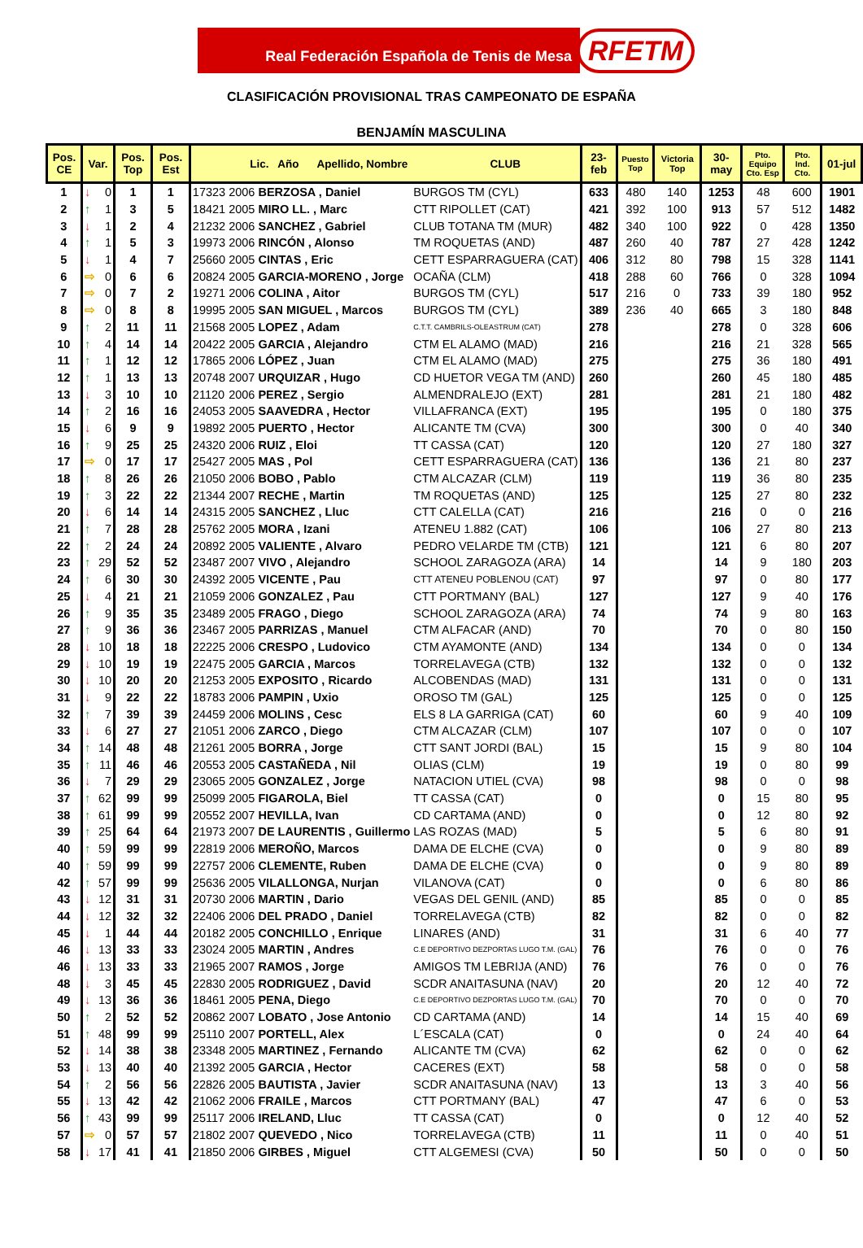Real Federación Española de Tenis de Mesa
RFETM
CLASIFICACIÓN PROVISIONAL TRAS CAMPEONATO DE ESPAÑA
BENJAMÍN MASCULINA
| Pos. CE | Var. | | Pos. Top | Pos. Est | Lic. Año Apellido, Nombre CLUB | | | | 23- feb | Puesto Top | Victoria Top | 30- may | Pto. Equipo Cto. Esp | Pto. Ind. Cto. | 01-jul |
| --- | --- | --- | --- | --- | --- | --- | --- | --- | --- | --- | --- | --- | --- | --- | --- |
| 1 | ↓ | 0 | 1 | 1 | 17323 | 2006 | BERZOSA , Daniel | BURGOS TM (CYL) | 633 | 480 | 140 | 1253 | 48 | 600 | 1901 |
| 2 | ↑ | 1 | 3 | 5 | 18421 | 2005 | MIRO LL. , Marc | CTT RIPOLLET (CAT) | 421 | 392 | 100 | 913 | 57 | 512 | 1482 |
| 3 | ↓ | 1 | 2 | 4 | 21232 | 2006 | SANCHEZ , Gabriel | CLUB TOTANA TM (MUR) | 482 | 340 | 100 | 922 | 0 | 428 | 1350 |
| 4 | ↑ | 1 | 5 | 3 | 19973 | 2006 | RINCÓN , Alonso | TM ROQUETAS (AND) | 487 | 260 | 40 | 787 | 27 | 428 | 1242 |
| 5 | ↓ | 1 | 4 | 7 | 25660 | 2005 | CINTAS , Eric | CETT ESPARRAGUERA (CAT) | 406 | 312 | 80 | 798 | 15 | 328 | 1141 |
| 6 | ⇨ | 0 | 6 | 6 | 20824 | 2005 | GARCIA-MORENO , Jorge | OCAÑA (CLM) | 418 | 288 | 60 | 766 | 0 | 328 | 1094 |
| 7 | ⇨ | 0 | 7 | 2 | 19271 | 2006 | COLINA , Aitor | BURGOS TM (CYL) | 517 | 216 | 0 | 733 | 39 | 180 | 952 |
| 8 | ⇨ | 0 | 8 | 8 | 19995 | 2005 | SAN MIGUEL , Marcos | BURGOS TM (CYL) | 389 | 236 | 40 | 665 | 3 | 180 | 848 |
| 9 | ↑ | 2 | 11 | 11 | 21568 | 2005 | LOPEZ , Adam | C.T.T. CAMBRILS-OLEASTRUM (CAT) | 278 | | | 278 | 0 | 328 | 606 |
| 10 | ↑ | 4 | 14 | 14 | 20422 | 2005 | GARCIA , Alejandro | CTM EL ALAMO (MAD) | 216 | | | 216 | 21 | 328 | 565 |
| 11 | ↑ | 1 | 12 | 12 | 17865 | 2006 | LÓPEZ , Juan | CTM EL ALAMO (MAD) | 275 | | | 275 | 36 | 180 | 491 |
| 12 | ↑ | 1 | 13 | 13 | 20748 | 2007 | URQUIZAR , Hugo | CD HUETOR VEGA TM (AND) | 260 | | | 260 | 45 | 180 | 485 |
| 13 | ↓ | 3 | 10 | 10 | 21120 | 2006 | PEREZ , Sergio | ALMENDRALEJO (EXT) | 281 | | | 281 | 21 | 180 | 482 |
| 14 | ↑ | 2 | 16 | 16 | 24053 | 2005 | SAAVEDRA , Hector | VILLAFRANCA (EXT) | 195 | | | 195 | 0 | 180 | 375 |
| 15 | ↓ | 6 | 9 | 9 | 19892 | 2005 | PUERTO , Hector | ALICANTE TM (CVA) | 300 | | | 300 | 0 | 40 | 340 |
| 16 | ↑ | 9 | 25 | 25 | 24320 | 2006 | RUIZ , Eloi | TT CASSA (CAT) | 120 | | | 120 | 27 | 180 | 327 |
| 17 | ⇨ | 0 | 17 | 17 | 25427 | 2005 | MAS , Pol | CETT ESPARRAGUERA (CAT) | 136 | | | 136 | 21 | 80 | 237 |
| 18 | ↑ | 8 | 26 | 26 | 21050 | 2006 | BOBO , Pablo | CTM ALCAZAR (CLM) | 119 | | | 119 | 36 | 80 | 235 |
| 19 | ↑ | 3 | 22 | 22 | 21344 | 2007 | RECHE , Martin | TM ROQUETAS (AND) | 125 | | | 125 | 27 | 80 | 232 |
| 20 | ↓ | 6 | 14 | 14 | 24315 | 2005 | SANCHEZ , Lluc | CTT CALELLA (CAT) | 216 | | | 216 | 0 | 0 | 216 |
| 21 | ↑ | 7 | 28 | 28 | 25762 | 2005 | MORA , Izani | ATENEU 1.882 (CAT) | 106 | | | 106 | 27 | 80 | 213 |
| 22 | ↑ | 2 | 24 | 24 | 20892 | 2005 | VALIENTE , Alvaro | PEDRO VELARDE TM (CTB) | 121 | | | 121 | 6 | 80 | 207 |
| 23 | ↑ | 29 | 52 | 52 | 23487 | 2007 | VIVO , Alejandro | SCHOOL ZARAGOZA (ARA) | 14 | | | 14 | 9 | 180 | 203 |
| 24 | ↑ | 6 | 30 | 30 | 24392 | 2005 | VICENTE , Pau | CTT ATENEU POBLENOU (CAT) | 97 | | | 97 | 0 | 80 | 177 |
| 25 | ↓ | 4 | 21 | 21 | 21059 | 2006 | GONZALEZ , Pau | CTT PORTMANY (BAL) | 127 | | | 127 | 9 | 40 | 176 |
| 26 | ↑ | 9 | 35 | 35 | 23489 | 2005 | FRAGO , Diego | SCHOOL ZARAGOZA (ARA) | 74 | | | 74 | 9 | 80 | 163 |
| 27 | ↑ | 9 | 36 | 36 | 23467 | 2005 | PARRIZAS , Manuel | CTM ALFACAR (AND) | 70 | | | 70 | 0 | 80 | 150 |
| 28 | ↓ | 10 | 18 | 18 | 22225 | 2006 | CRESPO , Ludovico | CTM AYAMONTE (AND) | 134 | | | 134 | 0 | 0 | 134 |
| 29 | ↓ | 10 | 19 | 19 | 22475 | 2005 | GARCIA , Marcos | TORRELAVEGA (CTB) | 132 | | | 132 | 0 | 0 | 132 |
| 30 | ↓ | 10 | 20 | 20 | 21253 | 2005 | EXPOSITO , Ricardo | ALCOBENDAS (MAD) | 131 | | | 131 | 0 | 0 | 131 |
| 31 | ↓ | 9 | 22 | 22 | 18783 | 2006 | PAMPIN , Uxio | OROSO TM (GAL) | 125 | | | 125 | 0 | 0 | 125 |
| 32 | ↑ | 7 | 39 | 39 | 24459 | 2006 | MOLINS , Cesc | ELS 8 LA GARRIGA (CAT) | 60 | | | 60 | 9 | 40 | 109 |
| 33 | ↓ | 6 | 27 | 27 | 21051 | 2006 | ZARCO , Diego | CTM ALCAZAR (CLM) | 107 | | | 107 | 0 | 0 | 107 |
| 34 | ↑ | 14 | 48 | 48 | 21261 | 2005 | BORRA , Jorge | CTT SANT JORDI (BAL) | 15 | | | 15 | 9 | 80 | 104 |
| 35 | ↑ | 11 | 46 | 46 | 20553 | 2005 | CASTAÑEDA , Nil | OLIAS (CLM) | 19 | | | 19 | 0 | 80 | 99 |
| 36 | ↓ | 7 | 29 | 29 | 23065 | 2005 | GONZALEZ , Jorge | NATACION UTIEL (CVA) | 98 | | | 98 | 0 | 0 | 98 |
| 37 | ↑ | 62 | 99 | 99 | 25099 | 2005 | FIGAROLA, Biel | TT CASSA (CAT) | 0 | | | 0 | 15 | 80 | 95 |
| 38 | ↑ | 61 | 99 | 99 | 20552 | 2007 | HEVILLA, Ivan | CD CARTAMA (AND) | 0 | | | 0 | 12 | 80 | 92 |
| 39 | ↑ | 25 | 64 | 64 | 21973 | 2007 | DE LAURENTIS , Guillermo | LAS ROZAS (MAD) | 5 | | | 5 | 6 | 80 | 91 |
| 40 | ↑ | 59 | 99 | 99 | 22819 | 2006 | MEROÑO, Marcos | DAMA DE ELCHE (CVA) | 0 | | | 0 | 9 | 80 | 89 |
| 40 | ↑ | 59 | 99 | 99 | 22757 | 2006 | CLEMENTE, Ruben | DAMA DE ELCHE (CVA) | 0 | | | 0 | 9 | 80 | 89 |
| 42 | ↑ | 57 | 99 | 99 | 25636 | 2005 | VILALLONGA, Nurjan | VILANOVA (CAT) | 0 | | | 0 | 6 | 80 | 86 |
| 43 | ↓ | 12 | 31 | 31 | 20730 | 2006 | MARTIN , Dario | VEGAS DEL GENIL (AND) | 85 | | | 85 | 0 | 0 | 85 |
| 44 | ↓ | 12 | 32 | 32 | 22406 | 2006 | DEL PRADO , Daniel | TORRELAVEGA (CTB) | 82 | | | 82 | 0 | 0 | 82 |
| 45 | ↓ | 1 | 44 | 44 | 20182 | 2005 | CONCHILLO , Enrique | LINARES (AND) | 31 | | | 31 | 6 | 40 | 77 |
| 46 | ↓ | 13 | 33 | 33 | 23024 | 2005 | MARTIN , Andres | C.E DEPORTIVO DEZPORTAS LUGO T.M. (GAL) | 76 | | | 76 | 0 | 0 | 76 |
| 46 | ↓ | 13 | 33 | 33 | 21965 | 2007 | RAMOS , Jorge | AMIGOS TM LEBRIJA (AND) | 76 | | | 76 | 0 | 0 | 76 |
| 48 | ↓ | 3 | 45 | 45 | 22830 | 2005 | RODRIGUEZ , David | SCDR ANAITASUNA (NAV) | 20 | | | 20 | 12 | 40 | 72 |
| 49 | ↓ | 13 | 36 | 36 | 18461 | 2005 | PENA, Diego | C.E DEPORTIVO DEZPORTAS LUGO T.M. (GAL) | 70 | | | 70 | 0 | 0 | 70 |
| 50 | ↑ | 2 | 52 | 52 | 20862 | 2007 | LOBATO , Jose Antonio | CD CARTAMA (AND) | 14 | | | 14 | 15 | 40 | 69 |
| 51 | ↑ | 48 | 99 | 99 | 25110 | 2007 | PORTELL, Alex | L´ESCALA (CAT) | 0 | | | 0 | 24 | 40 | 64 |
| 52 | ↓ | 14 | 38 | 38 | 23348 | 2005 | MARTINEZ , Fernando | ALICANTE TM (CVA) | 62 | | | 62 | 0 | 0 | 62 |
| 53 | ↓ | 13 | 40 | 40 | 21392 | 2005 | GARCIA , Hector | CACERES (EXT) | 58 | | | 58 | 0 | 0 | 58 |
| 54 | ↑ | 2 | 56 | 56 | 22826 | 2005 | BAUTISTA , Javier | SCDR ANAITASUNA (NAV) | 13 | | | 13 | 3 | 40 | 56 |
| 55 | ↓ | 13 | 42 | 42 | 21062 | 2006 | FRAILE , Marcos | CTT PORTMANY (BAL) | 47 | | | 47 | 6 | 0 | 53 |
| 56 | ↑ | 43 | 99 | 99 | 25117 | 2006 | IRELAND, Lluc | TT CASSA (CAT) | 0 | | | 0 | 12 | 40 | 52 |
| 57 | ⇨ | 0 | 57 | 57 | 21802 | 2007 | QUEVEDO , Nico | TORRELAVEGA (CTB) | 11 | | | 11 | 0 | 40 | 51 |
| 58 | ↓ | 17 | 41 | 41 | 21850 | 2006 | GIRBES , Miguel | CTT ALGEMESI (CVA) | 50 | | | 50 | 0 | 0 | 50 |